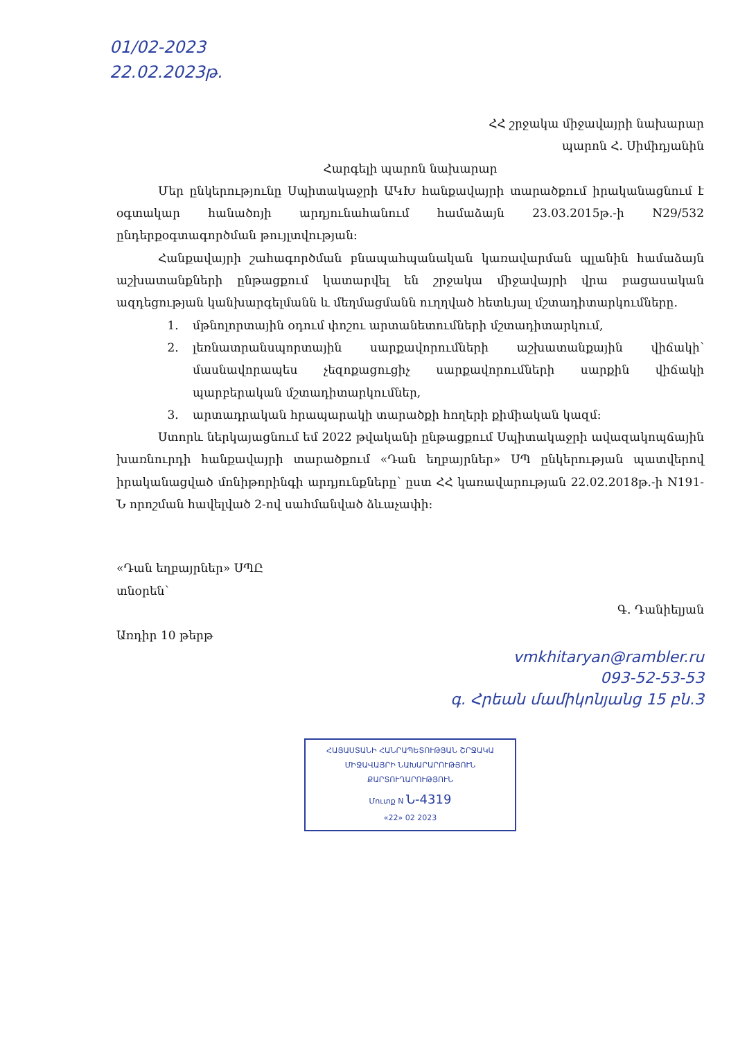01/02-2023
22.02.2023թ.
ՀՀ շրջակա միջավայրի նախարար
պարոն Հ. Սիմիդյանին
Հարգելի պարոն նախարար
Մեր ընկերությունը Սպիտակաջրի ԱԿԽ հանքավայրի տարածքում իրականացնում է օգտակար հանածոյի արդյունահանում համաձայն 23.03.2015թ.-ի N29/532 ընդերքօգտագործման թույլտվության:
Հանքավայրի շահագործման բնապահպանական կառավարման պլանին համաձայն աշխատանքների ընթացքում կատարվել են շրջակա միջավայրի վրա բացասական ազդեցության կանխարգելմանն և մեղմացմանն ուղղված հետևյալ մշտադիտարկումները.
1. մթնոլորտային օդում փոշու արտանետումների մշտադիտարկում,
2. լեռնատրանսպորտային սարքավորումների աշխատանքային վիճակի՝ մասնավորապես չեզոքացուցիչ սարքավորումների սարքին վիճակի պարբերական մշտադիտարկումներ,
3. արտադրական հրապարակի տարածքի հողերի քիմիական կազմ:
Ստորև ներկայացնում եմ 2022 թվականի ընթացքում Սպիտակաջրի ավազակոպճային խառնուրդի հանքավայրի տարածքում «Դան եղբայրներ» ՍՊ ընկերության պատվերով իրականացված մոնիթորինգի արդյունքները՝ ըստ ՀՀ կառավարության 22.02.2018թ.-ի N191-Ն որոշման հավելված 2-ով սահմանված ձևաչափի:
«Դան եղբայրներ» ՍՊԸ
տնօրեն՝
Առդիր 10 թերթ
Գ. Դանիելյան
vmkhitaryan@rambler.ru
093-52-53-53
գ. Հրեան մամիկոնյանց 15 բն.3
ՀԱՅԱՍՏԱՆԻ ՀԱՆՐԱՊԵՏՈՒԹՅԱՆ ՇՐՋԱԿԱ ՄԻՋԱՎԱՅՐԻ ՆԱԽԱՐԱՐՈՒԹՅՈՒՆ
ՔԱՐՏՈՒՂԱՐՈՒԹՅՈՒՆ
Մուտք N Ն-4319
«22» 02 2023